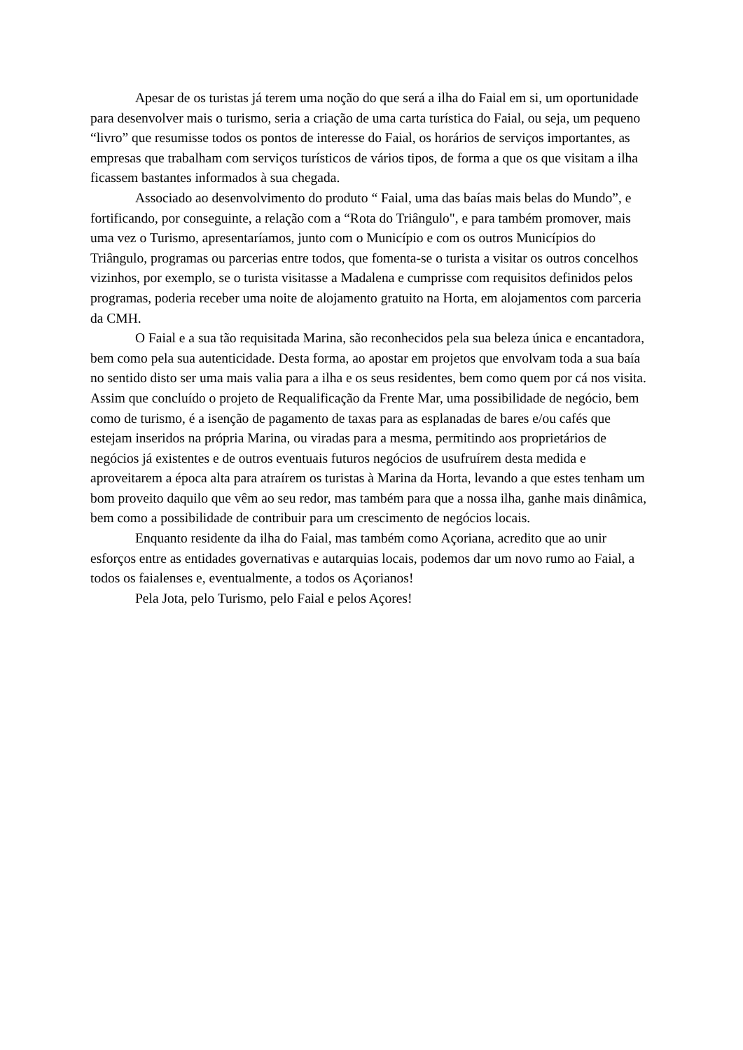Apesar de os turistas já terem uma noção do que será a ilha do Faial em si, um oportunidade para desenvolver mais o turismo, seria a criação de uma carta turística do Faial, ou seja, um pequeno “livro” que resumisse todos os pontos de interesse do Faial, os horários de serviços importantes, as empresas que trabalham com serviços turísticos de vários tipos, de forma a que os que visitam a ilha ficassem bastantes informados à sua chegada.
Associado ao desenvolvimento do produto “ Faial, uma das baías mais belas do Mundo”, e fortificando, por conseguinte, a relação com a “Rota do Triângulo", e para também promover, mais uma vez o Turismo, apresentaríamos, junto com o Município e com os outros Municípios do Triângulo, programas ou parcerias entre todos, que fomenta-se o turista a visitar os outros concelhos vizinhos, por exemplo, se o turista visitasse a Madalena e cumprisse com requisitos definidos pelos programas, poderia receber uma noite de alojamento gratuito na Horta, em alojamentos com parceria da CMH.
O Faial e a sua tão requisitada Marina, são reconhecidos pela sua beleza única e encantadora, bem como pela sua autenticidade. Desta forma, ao apostar em projetos que envolvam toda a sua baía no sentido disto ser uma mais valia para a ilha e os seus residentes, bem como quem por cá nos visita. Assim que concluído o projeto de Requalificação da Frente Mar, uma possibilidade de negócio, bem como de turismo, é a isenção de pagamento de taxas para as esplanadas de bares e/ou cafés que estejam inseridos na própria Marina, ou viradas para a mesma, permitindo aos proprietários de negócios já existentes e de outros eventuais futuros negócios de usufruírem desta medida e aproveitarem a época alta para atraírem os turistas à Marina da Horta, levando a que estes tenham um bom proveito daquilo que vêm ao seu redor, mas também para que a nossa ilha, ganhe mais dinâmica, bem como a possibilidade de contribuir para um crescimento de negócios locais.
Enquanto residente da ilha do Faial, mas também como Açoriana, acredito que ao unir esforços entre as entidades governativas e autarquias locais, podemos dar um novo rumo ao Faial, a todos os faialenses e, eventualmente, a todos os Açorianos!
Pela Jota, pelo Turismo, pelo Faial e pelos Açores!